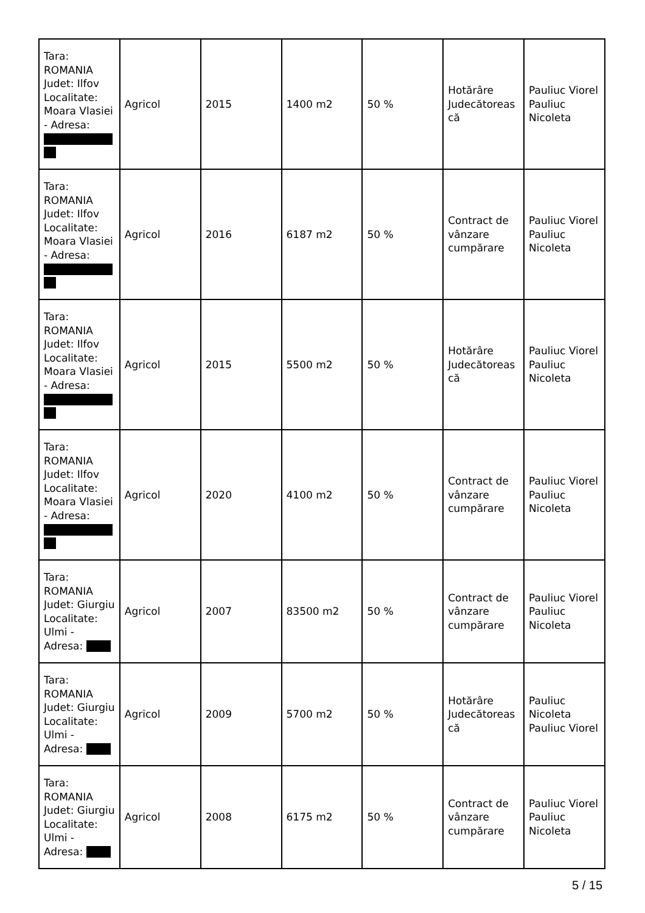| Tara: ROMANIA Judet: Ilfov Localitate: Moara Vlasiei - Adresa: | Agricol | 2015 | 1400 m2 | 50 % | Hotărâre Judecătorească | Pauliuc Viorel Pauliuc Nicoleta |
| Tara: ROMANIA Judet: Ilfov Localitate: Moara Vlasiei - Adresa: | Agricol | 2016 | 6187 m2 | 50 % | Contract de vânzare cumpărare | Pauliuc Viorel Pauliuc Nicoleta |
| Tara: ROMANIA Judet: Ilfov Localitate: Moara Vlasiei - Adresa: | Agricol | 2015 | 5500 m2 | 50 % | Hotărâre Judecătorească | Pauliuc Viorel Pauliuc Nicoleta |
| Tara: ROMANIA Judet: Ilfov Localitate: Moara Vlasiei - Adresa: | Agricol | 2020 | 4100 m2 | 50 % | Contract de vânzare cumpărare | Pauliuc Viorel Pauliuc Nicoleta |
| Tara: ROMANIA Judet: Giurgiu Localitate: Ulmi - Adresa: | Agricol | 2007 | 83500 m2 | 50 % | Contract de vânzare cumpărare | Pauliuc Viorel Pauliuc Nicoleta |
| Tara: ROMANIA Judet: Giurgiu Localitate: Ulmi - Adresa: | Agricol | 2009 | 5700 m2 | 50 % | Hotărâre Judecătorească | Pauliuc Nicoleta Pauliuc Viorel |
| Tara: ROMANIA Judet: Giurgiu Localitate: Ulmi - Adresa: | Agricol | 2008 | 6175 m2 | 50 % | Contract de vânzare cumpărare | Pauliuc Viorel Pauliuc Nicoleta |
5 / 15